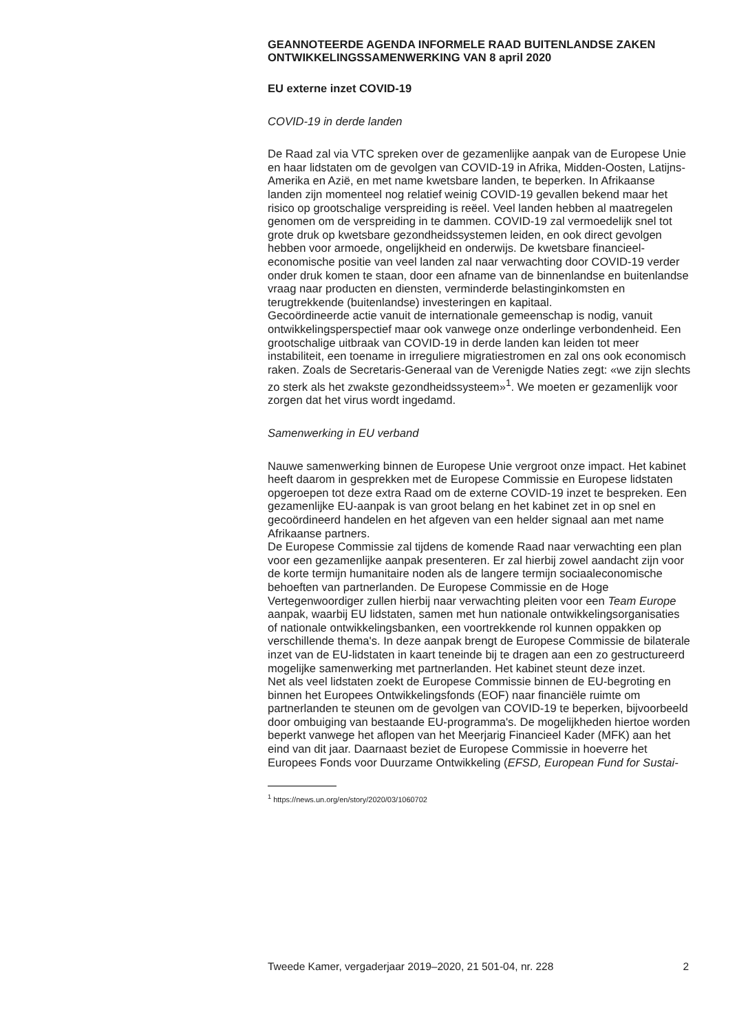GEANNOTEERDE AGENDA INFORMELE RAAD BUITENLANDSE ZAKEN ONTWIKKELINGSSAMENWERKING VAN 8 april 2020
EU externe inzet COVID-19
COVID-19 in derde landen
De Raad zal via VTC spreken over de gezamenlijke aanpak van de Europese Unie en haar lidstaten om de gevolgen van COVID-19 in Afrika, Midden-Oosten, Latijns-Amerika en Azië, en met name kwetsbare landen, te beperken. In Afrikaanse landen zijn momenteel nog relatief weinig COVID-19 gevallen bekend maar het risico op grootschalige verspreiding is reëel. Veel landen hebben al maatregelen genomen om de verspreiding in te dammen. COVID-19 zal vermoedelijk snel tot grote druk op kwetsbare gezondheidssystemen leiden, en ook direct gevolgen hebben voor armoede, ongelijkheid en onderwijs. De kwetsbare financieel-economische positie van veel landen zal naar verwachting door COVID-19 verder onder druk komen te staan, door een afname van de binnenlandse en buitenlandse vraag naar producten en diensten, verminderde belastinginkomsten en terugtrekkende (buitenlandse) investeringen en kapitaal.
Gecoördineerde actie vanuit de internationale gemeenschap is nodig, vanuit ontwikkelingsperspectief maar ook vanwege onze onderlinge verbondenheid. Een grootschalige uitbraak van COVID-19 in derde landen kan leiden tot meer instabiliteit, een toename in irreguliere migratiestromen en zal ons ook economisch raken. Zoals de Secretaris-Generaal van de Verenigde Naties zegt: «we zijn slechts zo sterk als het zwakste gezondheidssysteem»<sup>1</sup>. We moeten er gezamenlijk voor zorgen dat het virus wordt ingedamd.
Samenwerking in EU verband
Nauwe samenwerking binnen de Europese Unie vergroot onze impact. Het kabinet heeft daarom in gesprekken met de Europese Commissie en Europese lidstaten opgeroepen tot deze extra Raad om de externe COVID-19 inzet te bespreken. Een gezamenlijke EU-aanpak is van groot belang en het kabinet zet in op snel en gecoördineerd handelen en het afgeven van een helder signaal aan met name Afrikaanse partners.
De Europese Commissie zal tijdens de komende Raad naar verwachting een plan voor een gezamenlijke aanpak presenteren. Er zal hierbij zowel aandacht zijn voor de korte termijn humanitaire noden als de langere termijn sociaaleconomische behoeften van partnerlanden. De Europese Commissie en de Hoge Vertegenwoordiger zullen hierbij naar verwachting pleiten voor een Team Europe aanpak, waarbij EU lidstaten, samen met hun nationale ontwikkelingsorganisaties of nationale ontwikkelingsbanken, een voortrekkende rol kunnen oppakken op verschillende thema's. In deze aanpak brengt de Europese Commissie de bilaterale inzet van de EU-lidstaten in kaart teneinde bij te dragen aan een zo gestructureerd mogelijke samenwerking met partnerlanden. Het kabinet steunt deze inzet.
Net als veel lidstaten zoekt de Europese Commissie binnen de EU-begroting en binnen het Europees Ontwikkelingsfonds (EOF) naar financiële ruimte om partnerlanden te steunen om de gevolgen van COVID-19 te beperken, bijvoorbeeld door ombuiging van bestaande EU-programma's. De mogelijkheden hiertoe worden beperkt vanwege het aflopen van het Meerjarig Financieel Kader (MFK) aan het eind van dit jaar. Daarnaast beziet de Europese Commissie in hoeverre het Europees Fonds voor Duurzame Ontwikkeling (EFSD, European Fund for Sustai-
<sup>1</sup> https://news.un.org/en/story/2020/03/1060702
Tweede Kamer, vergaderjaar 2019–2020, 21 501-04, nr. 228 2